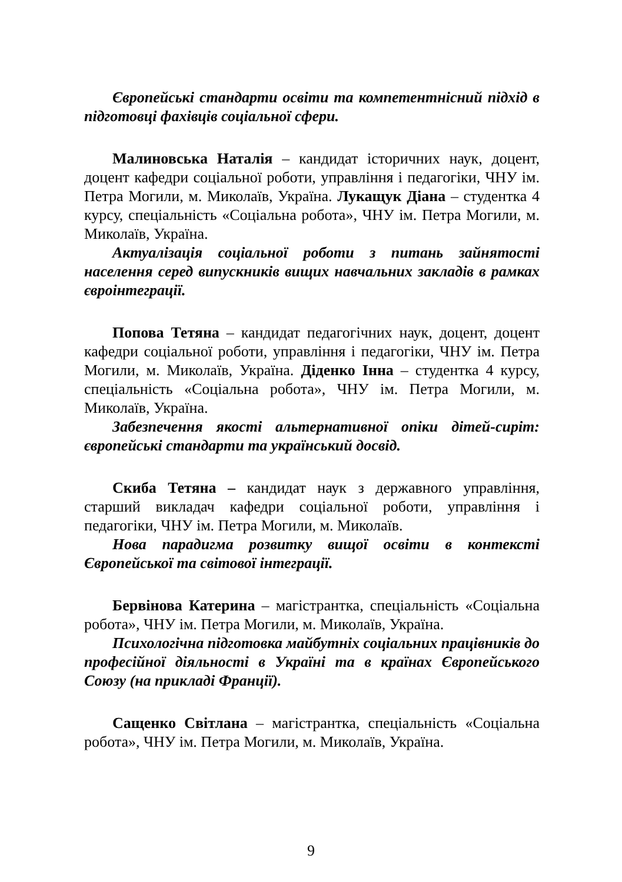Європейські стандарти освіти та компетентнісний підхід в підготовці фахівців соціальної сфери.
Малиновська Наталія – кандидат історичних наук, доцент, доцент кафедри соціальної роботи, управління і педагогіки, ЧНУ ім. Петра Могили, м. Миколаїв, Україна. Лукащук Діана – студентка 4 курсу, спеціальність «Соціальна робота», ЧНУ ім. Петра Могили, м. Миколаїв, Україна.
Актуалізація соціальної роботи з питань зайнятості населення серед випускників вищих навчальних закладів в рамках євроінтеграції.
Попова Тетяна – кандидат педагогічних наук, доцент, доцент кафедри соціальної роботи, управління і педагогіки, ЧНУ ім. Петра Могили, м. Миколаїв, Україна. Діденко Інна – студентка 4 курсу, спеціальність «Соціальна робота», ЧНУ ім. Петра Могили, м. Миколаїв, Україна.
Забезпечення якості альтернативної опіки дітей-сиріт: європейські стандарти та український досвід.
Скиба Тетяна – кандидат наук з державного управління, старший викладач кафедри соціальної роботи, управління і педагогіки, ЧНУ ім. Петра Могили, м. Миколаїв.
Нова парадигма розвитку вищої освіти в контексті Європейської та світової інтеграції.
Бервінова Катерина – магістрантка, спеціальність «Соціальна робота», ЧНУ ім. Петра Могили, м. Миколаїв, Україна.
Психологічна підготовка майбутніх соціальних працівників до професійної діяльності в Україні та в країнах Європейського Союзу (на прикладі Франції).
Сащенко Світлана – магістрантка, спеціальність «Соціальна робота», ЧНУ ім. Петра Могили, м. Миколаїв, Україна.
9